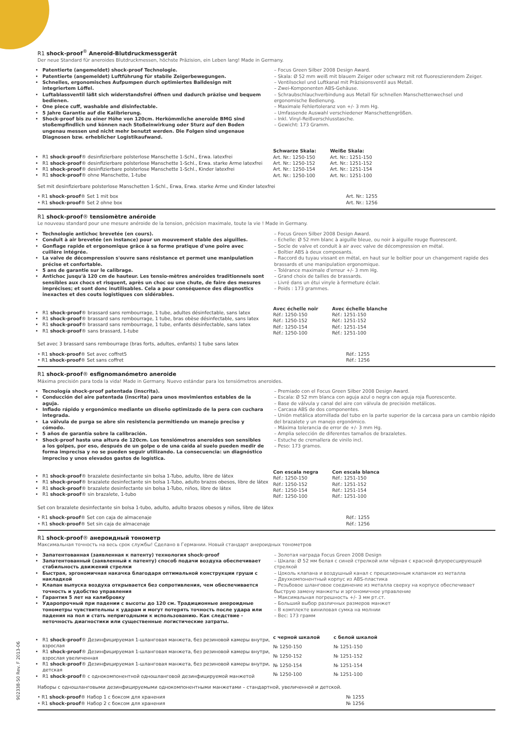R1 shock-proof<sup>®</sup> Aneroid-Blutdruckmessgerät
Der neue Standard für aneroides Blutdruckmessen, höchste Präzision, ein Leben lang! Made in Germany.
Patentierte (angemeldet) shock-proof Technologie.
Patentierte (angemeldet) Luftführung für stabile Zeigerbewegungen.
Schnelles, ergonomisches Aufpumpen durch optimiertes Balldesign mit integriertem Löffel.
Luftablassventil läßt sich widerstandsfrei öffnen und dadurch präzise und bequem bedienen.
One piece cuff, washable and disinfectable.
5 Jahre Garantie auf die Kalibrierung.
Shock-proof bis zu einer Höhe von 120cm. Herkömmliche aneroide BMG sind stoßempfindlich und können nach Stoßeinwirkung oder Sturz auf den Boden ungenau messen und nicht mehr benutzt werden. Die Folgen sind ungenaue Diagnosen bzw. erheblicher Logistikaufwand.
– Focus Green Silber 2008 Design Award.
– Skala: Ø 52 mm weiß mit blauem Zeiger oder schwarz mit rot fluoreszierendem Zeiger.
– Ventilsockel und Luftkanal mit Präzisionsventil aus Metall.
– Zwei-Komponenten ABS-Gehäuse.
– Schraubschlauchverbindung aus Metall für schnellen Manschettenwechsel und ergonomische Bedienung.
– Maximale Fehlertoleranz von +/- 3 mm Hg.
– Umfassende Auswahl verschiedener Manschettengrößen.
– Inkl. Vinyl-Reißverschlusstasche.
– Gewicht: 173 Gramm.
R1 shock-proof® desinfizierbare polsterlose Manschette 1-Schl., Erwa. latexfrei
R1 shock-proof® desinfizierbare polsterlose Manschette 1-Schl., Erwa. starke Arme latexfrei
R1 shock-proof® desinfizierbare polsterlose Manschette 1-Schl., Kinder latexfrei
R1 shock-proof® ohne Manschette, 1-tube
| Schwarze Skala: | Weiße Skala: |
| --- | --- |
| Art. Nr.: 1250-150 | Art. Nr.: 1251-150 |
| Art. Nr.: 1250-152 | Art. Nr.: 1251-152 |
| Art. Nr.: 1250-154 | Art. Nr.: 1251-154 |
| Art. Nr.: 1250-100 | Art. Nr.: 1251-100 |
Set mit desinfizierbare polsterlose Manschetten 1-Schl., Erwa, Erwa. starke Arme und Kinder latexfrei
• R1 shock-proof® Set 1 mit box
• R1 shock-proof® Set 2 ohne box
Art. Nr.: 1255
Art. Nr.: 1256
R1 shock-proof® tensiomètre anéroide
Le nouveau standard pour une mesure anéroide de la tension, précision maximale, toute la vie ! Made in Germany.
Technologie antichoc brevetée (en cours).
Conduit à air brevetée (en instance) pour un mouvement stable des aiguilles.
Gonflage rapide et ergonomique grâce à sa forme pratique d'une poire avec cuillère intégrée.
La valve de décompression s'ouvre sans résistance et permet une manipulation précise et confortable.
5 ans de garantie sur le calibrage.
Antichoc jusqu'à 120 cm de hauteur. Les tensio-mètres anéroïdes traditionnels sont sensibles aux chocs et risquent, après un choc ou une chute, de faire des mesures imprécises; et sont donc inutilisables. Cela a pour conséquence des diagnostics inexactes et des couts logistiques con sidérables.
– Focus Green Silber 2008 Design Award.
– Echelle: Ø 52 mm blanc à aiguille bleue, ou noir à aiguille rouge fluorescent.
– Socle de valve et conduit à air avec valve de décompression en métal.
– Boîtier ABS à deux composants.
– Raccord du tuyau vissant en métal, en haut sur le boîtier pour un changement rapide des brassards et une manipulation ergonomique.
– Tolérance maximale d'erreur +/- 3 mm Hg.
– Grand choix de tailles de brassards.
– Livré dans un étui vinyle à fermeture éclair.
– Poids : 173 grammes.
R1 shock-proof® brassard sans rembourrage, 1 tube, adultes désinfectable, sans latex
R1 shock-proof® brassard sans rembourrage, 1 tube, bras obèse désinfectable, sans latex
R1 shock-proof® brassard sans rembourrage, 1 tube, enfants désinfectable, sans latex
R1 shock-proof® sans brassard, 1-tube
| Avec échelle noir | Avec échelle blanche |
| --- | --- |
| Réf.: 1250-150 | Réf.: 1251-150 |
| Réf.: 1250-152 | Réf.: 1251-152 |
| Réf.: 1250-154 | Réf.: 1251-154 |
| Réf.: 1250-100 | Réf.: 1251-100 |
Set avec 3 brassard sans rembourrage (bras forts, adultes, enfants) 1 tube sans latex
• R1 shock-proof® Set avec coffret5
• R1 shock-proof® Set sans coffret
Réf.: 1255
Réf.: 1256
R1 shock-proof® esfignomanómetro aneroide
Máxima precisión para toda la vida! Made in Germany. Nuevo estándar para los tensiómetros aneroides.
Tecnología shock-proof patentada (inscrita).
Conducción del aire patentada (inscrita) para unos movimientos estables de la aguja.
Inflado rápido y ergonómico mediante un diseño optimizado de la pera con cuchara integrada.
La válvula de purga se abre sin resistencia permitiendo un manejo preciso y cómodo.
5 años de garantía sobre la calibración.
Shock-proof hasta una altura de 120cm. Los tensiómetros aneroides son sensibles a los golpes, por eso, después de un golpe o de una caída al suelo pueden medir de forma imprecisa y no se pueden seguir utilizando. La consecuencia: un diagnóstico impreciso y unos elevados gastos de logística.
– Premiado con el Focus Green Silber 2008 Design Award.
– Escala: Ø 52 mm blanca con aguja azul o negra con aguja roja fluorescente.
– Base de válvula y canal del aire con válvula de precisión metálicos.
– Carcasa ABS de dos componentes.
– Unión metálica atornillada del tubo en la parte superior de la carcasa para un cambio rápido del brazalete y un manejo ergonómico.
– Máxima tolerancia de error de +/- 3 mm Hg.
– Amplia selección de diferentes tamaños de brazaletes.
– Estuche de cremallera de vinilo incl.
– Peso: 173 gramos.
R1 shock-proof® brazalete desinfectante sin bolsa 1-Tubo, adulto, libre de látex
R1 shock-proof® brazalete desinfectante sin bolsa 1-Tubo, adulto brazos obesos, libre de látex
R1 shock-proof® brazalete desinfectante sin bolsa 1-Tubo, niños, libre de látex
R1 shock-proof® sin brazalete, 1-tubo
| Con escala negra | Con escala blanca |
| --- | --- |
| Réf.: 1250-150 | Réf.: 1251-150 |
| Réf.: 1250-152 | Réf.: 1251-152 |
| Réf.: 1250-154 | Réf.: 1251-154 |
| Réf.: 1250-100 | Réf.: 1251-100 |
Set con brazalete desinfectante sin bolsa 1-tubo, adulto, adulto brazos obesos y niños, libre de látex
• R1 shock-proof® Set con caja de almacenaje
• R1 shock-proof® Set sin caja de almacenaje
Réf.: 1255
Réf.: 1256
R1 shock-proof® анероидный тонометр
Максимальная точность на весь срок службы! Сделано в Германии. Новый стандарт анероидных тонометров
Запатентованная (заявленная к патенту) технология shock-proof
Запатентованный (заявленный к патенту) способ подачи воздуха обеспечивает стабильность движений стрелки
Быстрая, эргономичная накачка благодаря оптимальной конструкции груши с накладкой
Клапан выпуска воздуха открывается без сопротивления, чем обеспечивается точность и удобство управления
Гарантия 5 лет на калибровку
Ударопрочный при падении с высоты до 120 см. Традиционные анероидные тонометры чувствительны к ударам и могут потерять точность после удара или падения на пол и стать непригодными к использованию. Как следствие - неточность диагностики или существенные логистические затраты.
– Золотая награда Focus Green 2008 Design
– Шкала: Ø 52 мм белая с синей стрелкой или чёрная с красной флуоресцирующей стрелкой
– Цоколь клапана и воздушный канал с прецизионным клапаном из металла
– Двухкомпонентный корпус из ABS-пластика
– Резьбовое шланговое соединение из металла сверху на корпусе обеспечивает быструю замену манжеты и эргономичное управление
– Максимальная погрешность +/- 3 мм рт.ст.
– Больший выбор различных размеров манжет
– В комплекте виниловая сумка на молнии
– Вес: 173 грамм
R1 shock-proof® Дезинфицируемая 1-шланговая манжета, без резиновой камеры внутри, взрослая
R1 shock-proof® Дезинфицируемая 1-шланговая манжета, без резиновой камеры внутри, взрослая увеличенная
R1 shock-proof® Дезинфицируемая 1-шланговая манжета, без резиновой камеры внутри, детская
R1 shock-proof® с однокомпонентной одношланговой дезинфицируемой манжетой
| с черной шкалой | с белой шкалой |
| --- | --- |
| № 1250-150 | № 1251-150 |
| № 1250-152 | № 1251-152 |
| № 1250-154 | № 1251-154 |
| № 1250-100 | № 1251-100 |
Наборы с одношланговыми дезинфицируемыми однокомпонентными манжетами – стандартной, увеличенной и детской.
• R1 shock-proof® Набор 1 с боксом для хранения
• R1 shock-proof® Набор 2 с боксом для хранения
№ 1255
№ 1256
902338-50 Rev. F 2013-06